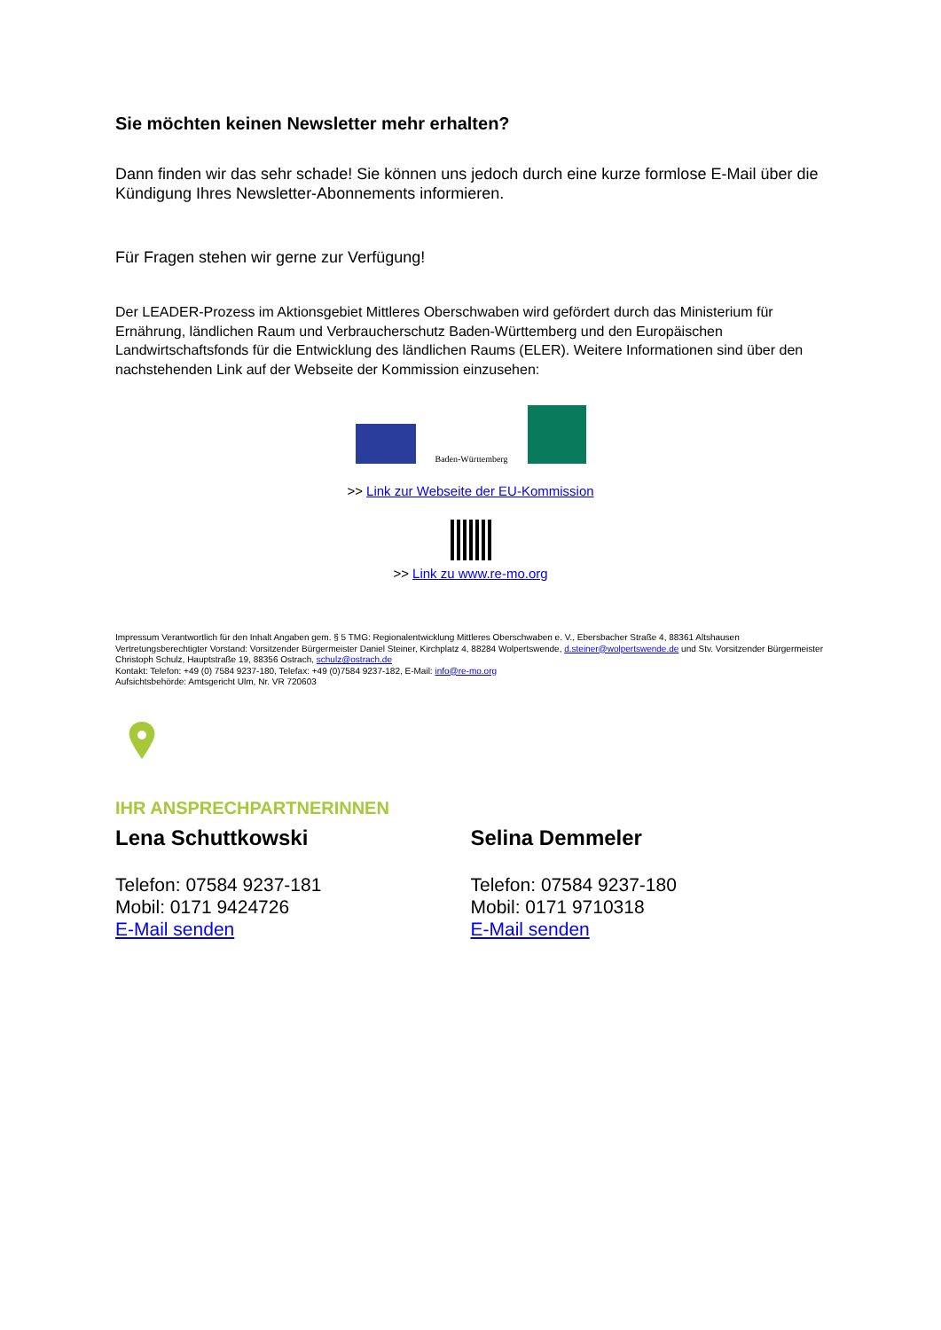Sie möchten keinen Newsletter mehr erhalten?
Dann finden wir das sehr schade! Sie können uns jedoch durch eine kurze formlose E-Mail über die Kündigung Ihres Newsletter-Abonnements informieren.
Für Fragen stehen wir gerne zur Verfügung!
Der LEADER-Prozess im Aktionsgebiet Mittleres Oberschwaben wird gefördert durch das Ministerium für Ernährung, ländlichen Raum und Verbraucherschutz Baden-Württemberg und den Europäischen Landwirtschaftsfonds für die Entwicklung des ländlichen Raums (ELER). Weitere Informationen sind über den nachstehenden Link auf der Webseite der Kommission einzusehen:
Baden-Württemberg
>> Link zur Webseite der EU-Kommission
>> Link zu www.re-mo.org
Impressum Verantwortlich für den Inhalt Angaben gem. § 5 TMG: Regionalentwicklung Mittleres Oberschwaben e. V., Ebersbacher Straße 4, 88361 Altshausen
Vertretungsberechtigter Vorstand: Vorsitzender Bürgermeister Daniel Steiner, Kirchplatz 4, 88284 Wolpertswende, d.steiner@wolpertswende.de und Stv. Vorsitzender Bürgermeister Christoph Schulz, Hauptstraße 19, 88356 Ostrach, schulz@ostrach.de
Kontakt: Telefon: +49 (0) 7584 9237-180, Telefax: +49 (0)7584 9237-182, E-Mail: info@re-mo.org
Aufsichtsbehörde: Amtsgericht Ulm, Nr. VR 720603
IHR ANSPRECHPARTNERINNEN
Lena Schuttkowski
Telefon: 07584 9237-181
Mobil: 0171 9424726
E-Mail senden
Selina Demmeler
Telefon: 07584 9237-180
Mobil: 0171 9710318
E-Mail senden